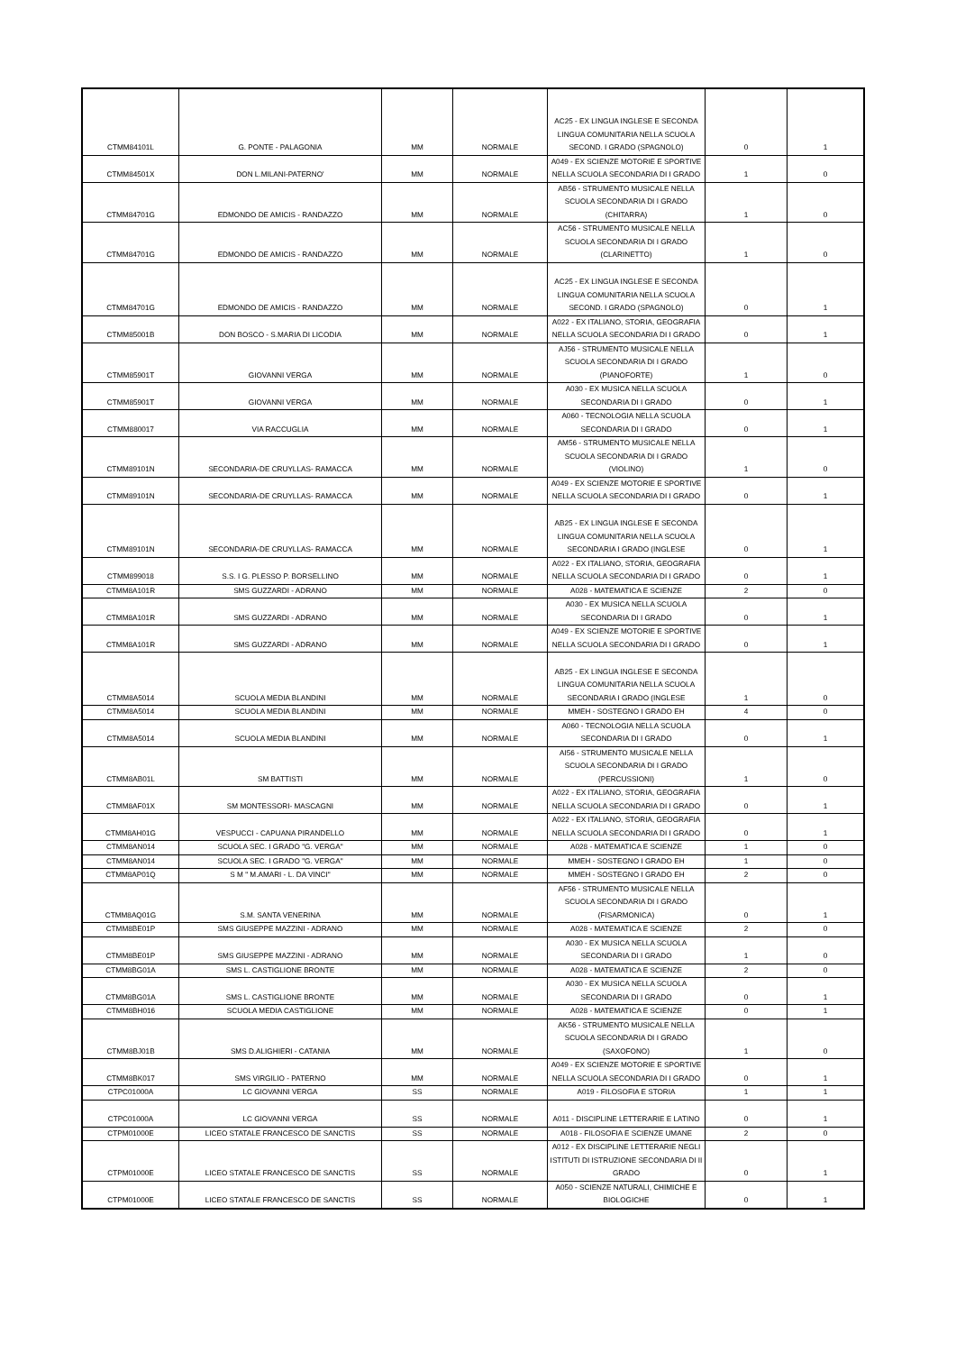| CTMM84101L | G. PONTE - PALAGONIA | MM | NORMALE | AC25 - EX LINGUA INGLESE E SECONDA LINGUA COMUNITARIA NELLA SCUOLA SECOND. I GRADO (SPAGNOLO) | 0 | 1 |
| CTMM84501X | DON L.MILANI-PATERNO' | MM | NORMALE | A049 - EX SCIENZE MOTORIE E SPORTIVE NELLA SCUOLA SECONDARIA DI I GRADO | 1 | 0 |
| CTMM84701G | EDMONDO DE AMICIS - RANDAZZO | MM | NORMALE | AB56 - STRUMENTO MUSICALE NELLA SCUOLA SECONDARIA DI I GRADO (CHITARRA) | 1 | 0 |
| CTMM84701G | EDMONDO DE AMICIS - RANDAZZO | MM | NORMALE | AC56 - STRUMENTO MUSICALE NELLA SCUOLA SECONDARIA DI I GRADO (CLARINETTO) | 1 | 0 |
| CTMM84701G | EDMONDO DE AMICIS - RANDAZZO | MM | NORMALE | AC25 - EX LINGUA INGLESE E SECONDA LINGUA COMUNITARIA NELLA SCUOLA SECOND. I GRADO (SPAGNOLO) | 0 | 1 |
| CTMM85001B | DON BOSCO - S.MARIA DI LICODIA | MM | NORMALE | A022 - EX ITALIANO, STORIA, GEOGRAFIA NELLA SCUOLA SECONDARIA DI I GRADO | 0 | 1 |
| CTMM85901T | GIOVANNI VERGA | MM | NORMALE | AJ56 - STRUMENTO MUSICALE NELLA SCUOLA SECONDARIA DI I GRADO (PIANOFORTE) | 1 | 0 |
| CTMM85901T | GIOVANNI VERGA | MM | NORMALE | A030 - EX MUSICA NELLA SCUOLA SECONDARIA DI I GRADO | 0 | 1 |
| CTMM880017 | VIA RACCUGLIA | MM | NORMALE | A060 - TECNOLOGIA NELLA SCUOLA SECONDARIA DI I GRADO | 0 | 1 |
| CTMM89101N | SECONDARIA-DE CRUYLLAS- RAMACCA | MM | NORMALE | AM56 - STRUMENTO MUSICALE NELLA SCUOLA SECONDARIA DI I GRADO (VIOLINO) | 1 | 0 |
| CTMM89101N | SECONDARIA-DE CRUYLLAS- RAMACCA | MM | NORMALE | A049 - EX SCIENZE MOTORIE E SPORTIVE NELLA SCUOLA SECONDARIA DI I GRADO | 0 | 1 |
| CTMM89101N | SECONDARIA-DE CRUYLLAS- RAMACCA | MM | NORMALE | AB25 - EX LINGUA INGLESE E SECONDA LINGUA COMUNITARIA NELLA SCUOLA SECONDARIA I GRADO (INGLESE | 0 | 1 |
| CTMM899018 | S.S. I G. PLESSO P. BORSELLINO | MM | NORMALE | A022 - EX ITALIANO, STORIA, GEOGRAFIA NELLA SCUOLA SECONDARIA DI I GRADO | 0 | 1 |
| CTMM8A101R | SMS GUZZARDI - ADRANO | MM | NORMALE | A028 - MATEMATICA E SCIENZE | 2 | 0 |
| CTMM8A101R | SMS GUZZARDI - ADRANO | MM | NORMALE | A030 - EX MUSICA NELLA SCUOLA SECONDARIA DI I GRADO | 0 | 1 |
| CTMM8A101R | SMS GUZZARDI - ADRANO | MM | NORMALE | A049 - EX SCIENZE MOTORIE E SPORTIVE NELLA SCUOLA SECONDARIA DI I GRADO | 0 | 1 |
| CTMM8A5014 | SCUOLA MEDIA BLANDINI | MM | NORMALE | AB25 - EX LINGUA INGLESE E SECONDA LINGUA COMUNITARIA NELLA SCUOLA SECONDARIA I GRADO (INGLESE | 1 | 0 |
| CTMM8A5014 | SCUOLA MEDIA BLANDINI | MM | NORMALE | MMEH - SOSTEGNO I GRADO EH | 4 | 0 |
| CTMM8A5014 | SCUOLA MEDIA BLANDINI | MM | NORMALE | A060 - TECNOLOGIA NELLA SCUOLA SECONDARIA DI I GRADO | 0 | 1 |
| CTMM8AB01L | SM BATTISTI | MM | NORMALE | AI56 - STRUMENTO MUSICALE NELLA SCUOLA SECONDARIA DI I GRADO (PERCUSSIONI) | 1 | 0 |
| CTMM8AF01X | SM MONTESSORI- MASCAGNI | MM | NORMALE | A022 - EX ITALIANO, STORIA, GEOGRAFIA NELLA SCUOLA SECONDARIA DI I GRADO | 0 | 1 |
| CTMM8AH01G | VESPUCCI - CAPUANA PIRANDELLO | MM | NORMALE | A022 - EX ITALIANO, STORIA, GEOGRAFIA NELLA SCUOLA SECONDARIA DI I GRADO | 0 | 1 |
| CTMM8AN014 | SCUOLA SEC. I GRADO "G. VERGA" | MM | NORMALE | A028 - MATEMATICA E SCIENZE | 1 | 0 |
| CTMM8AN014 | SCUOLA SEC. I GRADO "G. VERGA" | MM | NORMALE | MMEH - SOSTEGNO I GRADO EH | 1 | 0 |
| CTMM8AP01Q | S M " M.AMARI - L. DA VINCI" | MM | NORMALE | MMEH - SOSTEGNO I GRADO EH | 2 | 0 |
| CTMM8AQ01G | S.M. SANTA VENERINA | MM | NORMALE | AF56 - STRUMENTO MUSICALE NELLA SCUOLA SECONDARIA DI I GRADO (FISARMONICA) | 0 | 1 |
| CTMM8BE01P | SMS GIUSEPPE MAZZINI - ADRANO | MM | NORMALE | A028 - MATEMATICA E SCIENZE | 2 | 0 |
| CTMM8BE01P | SMS GIUSEPPE MAZZINI - ADRANO | MM | NORMALE | A030 - EX MUSICA NELLA SCUOLA SECONDARIA DI I GRADO | 1 | 0 |
| CTMM8BG01A | SMS L. CASTIGLIONE BRONTE | MM | NORMALE | A028 - MATEMATICA E SCIENZE | 2 | 0 |
| CTMM8BG01A | SMS L. CASTIGLIONE BRONTE | MM | NORMALE | A030 - EX MUSICA NELLA SCUOLA SECONDARIA DI I GRADO | 0 | 1 |
| CTMM8BH016 | SCUOLA MEDIA CASTIGLIONE | MM | NORMALE | A028 - MATEMATICA E SCIENZE | 0 | 1 |
| CTMM8BJ01B | SMS D.ALIGHIERI - CATANIA | MM | NORMALE | AK56 - STRUMENTO MUSICALE NELLA SCUOLA SECONDARIA DI I GRADO (SAXOFONO) | 1 | 0 |
| CTMM8BK017 | SMS VIRGILIO - PATERNO | MM | NORMALE | A049 - EX SCIENZE MOTORIE E SPORTIVE NELLA SCUOLA SECONDARIA DI I GRADO | 0 | 1 |
| CTPC01000A | LC GIOVANNI VERGA | SS | NORMALE | A019 - FILOSOFIA E STORIA | 1 | 1 |
| CTPC01000A | LC GIOVANNI VERGA | SS | NORMALE | A011 - DISCIPLINE LETTERARIE E LATINO | 0 | 1 |
| CTPM01000E | LICEO STATALE FRANCESCO DE SANCTIS | SS | NORMALE | A018 - FILOSOFIA E SCIENZE UMANE | 2 | 0 |
| CTPM01000E | LICEO STATALE FRANCESCO DE SANCTIS | SS | NORMALE | A012 - EX DISCIPLINE LETTERARIE NEGLI ISTITUTI DI ISTRUZIONE SECONDARIA DI II GRADO | 0 | 1 |
| CTPM01000E | LICEO STATALE FRANCESCO DE SANCTIS | SS | NORMALE | A050 - SCIENZE NATURALI, CHIMICHE E BIOLOGICHE | 0 | 1 |